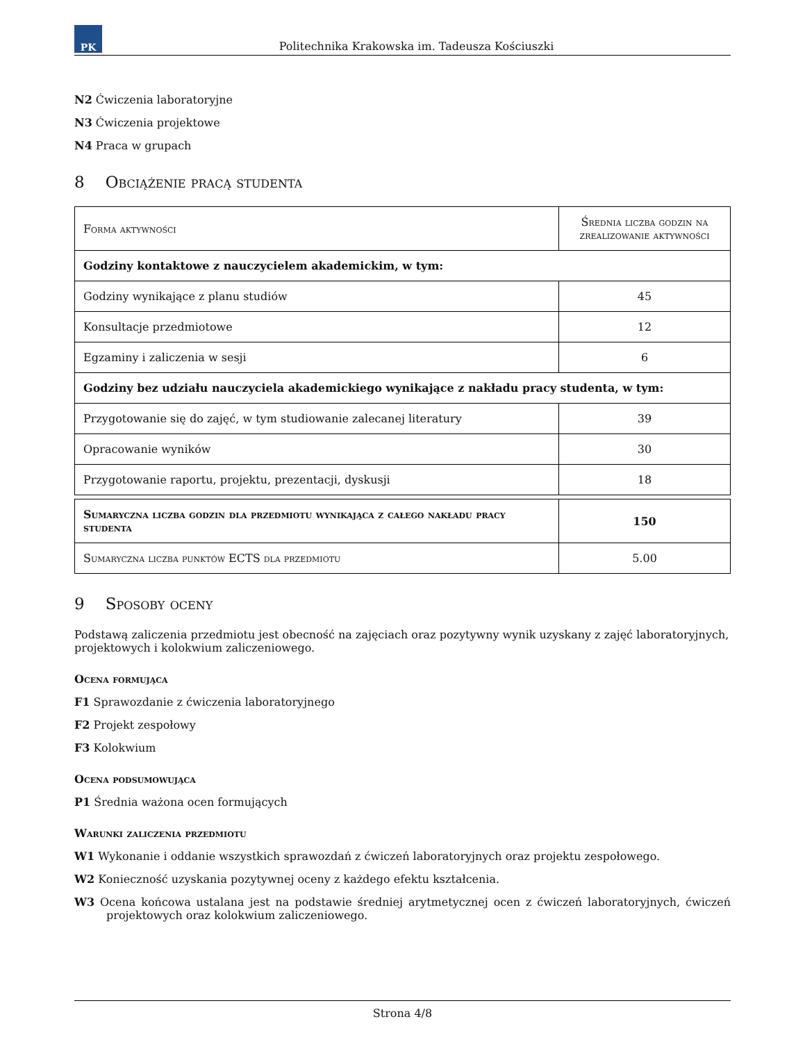PK
Politechnika Krakowska im. Tadeusza Kościuszki
N2 Ćwiczenia laboratoryjne
N3 Ćwiczenia projektowe
N4 Praca w grupach
8 Obciążenie pracą studenta
| Forma aktywności | Średnia liczba godzin na zrealizowanie aktywności |
| Godziny kontaktowe z nauczycielem akademickim, w tym: | |
| Godziny wynikające z planu studiów | 45 |
| Konsultacje przedmiotowe | 12 |
| Egzaminy i zaliczenia w sesji | 6 |
| Godziny bez udziału nauczyciela akademickiego wynikające z nakładu pracy studenta, w tym: | |
| Przygotowanie się do zajęć, w tym studiowanie zalecanej literatury | 39 |
| Opracowanie wyników | 30 |
| Przygotowanie raportu, projektu, prezentacji, dyskusji | 18 |
| Sumaryczna liczba godzin dla przedmiotu wynikająca z całego nakładu pracy studenta | 150 |
| Sumaryczna liczba punktów ECTS dla przedmiotu | 5.00 |
9 Sposoby oceny
Podstawą zaliczenia przedmiotu jest obecność na zajęciach oraz pozytywny wynik uzyskany z zajęć laboratoryjnych, projektowych i kolokwium zaliczeniowego.
Ocena formująca
F1 Sprawozdanie z ćwiczenia laboratoryjnego
F2 Projekt zespołowy
F3 Kolokwium
Ocena podsumowująca
P1 Średnia ważona ocen formujących
Warunki zaliczenia przedmiotu
W1 Wykonanie i oddanie wszystkich sprawozdań z ćwiczeń laboratoryjnych oraz projektu zespołowego.
W2 Konieczność uzyskania pozytywnej oceny z każdego efektu kształcenia.
W3 Ocena końcowa ustalana jest na podstawie średniej arytmetycznej ocen z ćwiczeń laboratoryjnych, ćwiczeń projektowych oraz kolokwium zaliczeniowego.
Strona 4/8